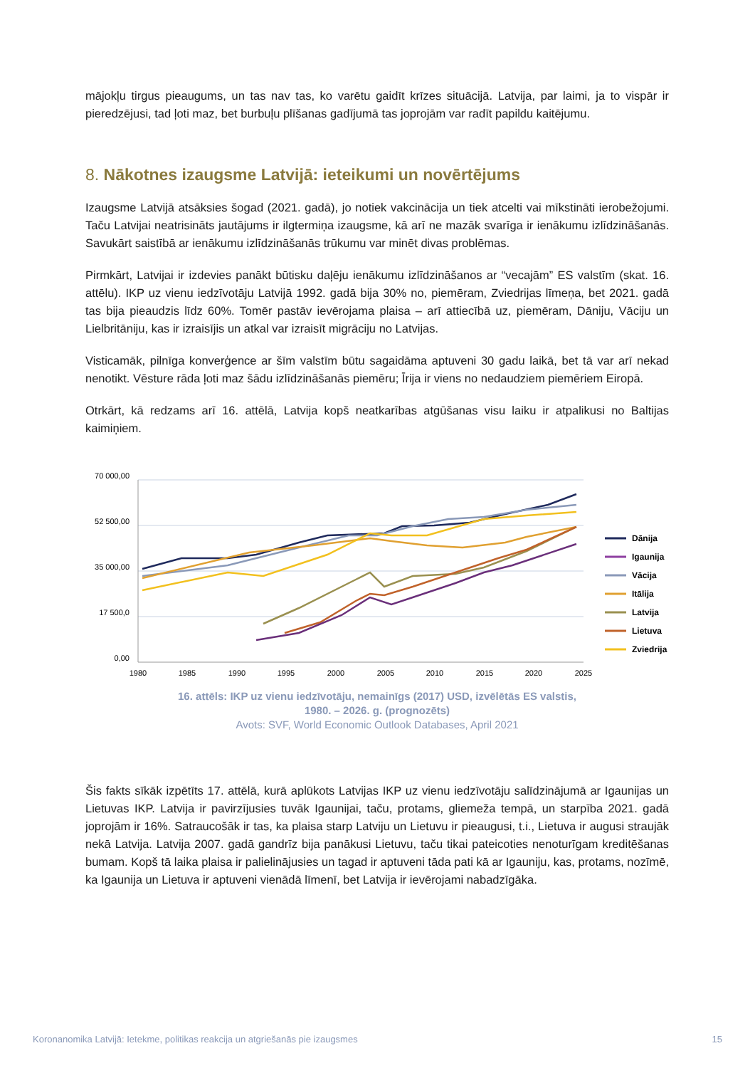mājokļu tirgus pieaugums, un tas nav tas, ko varētu gaidīt krīzes situācijā. Latvija, par laimi, ja to vispār ir pieredzējusi, tad ļoti maz, bet burbuļu plīšanas gadījumā tas joprojām var radīt papildu kaitējumu.
8. Nākotnes izaugsme Latvijā: ieteikumi un novērtējums
Izaugsme Latvijā atsāksies šogad (2021. gadā), jo notiek vakcinācija un tiek atcelti vai mīkstināti ierobežojumi. Taču Latvijai neatrisināts jautājums ir ilgtermiņa izaugsme, kā arī ne mazāk svarīga ir ienākumu izlīdzināšanās. Savukārt saistībā ar ienākumu izlīdzināšanās trūkumu var minēt divas problēmas.
Pirmkārt, Latvijai ir izdevies panākt būtisku daļēju ienākumu izlīdzināšanos ar “vecajām” ES valstīm (skat. 16. attēlu). IKP uz vienu iedzīvotāju Latvijā 1992. gadā bija 30% no, piemēram, Zviedrijas līmeņa, bet 2021. gadā tas bija pieaudzis līdz 60%. Tomēr pastāv ievērojama plaisa – arī attiecībā uz, piemēram, Dāniju, Vāciju un Lielbritāniju, kas ir izraisījis un atkal var izraisīt migrāciju no Latvijas.
Visticamāk, pilnīga konverģence ar šīm valstīm būtu sagaidāma aptuveni 30 gadu laikā, bet tā var arī nekad nenotikt. Vēsture rāda ļoti maz šādu izlīdzināšanās piemēru; Īrija ir viens no nedaudziem piemēriem Eiropā.
Otrkārt, kā redzams arī 16. attēlā, Latvija kopš neatkarības atgūšanas visu laiku ir atpalikusi no Baltijas kaimiņiem.
70 000,00
52 500,00
35 000,00
17 500,0
0,00
1980
1985
1990
1995
2000
2005
2010
2015
2020
2025
Dānija
Igaunija
Vācija
Itālija
Latvija
Lietuva
Zviedrija
16. attēls: IKP uz vienu iedzīvotāju, nemainīgs (2017) USD, izvēlētās ES valstis,
1980. – 2026. g. (prognozēts)
Avots: SVF, World Economic Outlook Databases, April 2021
Šis fakts sīkāk izpētīts 17. attēlā, kurā aplūkots Latvijas IKP uz vienu iedzīvotāju salīdzinājumā ar Igaunijas un Lietuvas IKP. Latvija ir pavirzījusies tuvāk Igaunijai, taču, protams, gliemeža tempā, un starpība 2021. gadā joprojām ir 16%. Satraucošāk ir tas, ka plaisa starp Latviju un Lietuvu ir pieaugusi, t.i., Lietuva ir augusi straujāk nekā Latvija. Latvija 2007. gadā gandrīz bija panākusi Lietuvu, taču tikai pateicoties nenoturīgam kreditēšanas bumam. Kopš tā laika plaisa ir palielinājusies un tagad ir aptuveni tāda pati kā ar Igauniju, kas, protams, nozīmē, ka Igaunija un Lietuva ir aptuveni vienādā līmenī, bet Latvija ir ievērojami nabadzīgāka.
Koronanomika Latvijā: Ietekme, politikas reakcija un atgriešanās pie izaugsmes 15